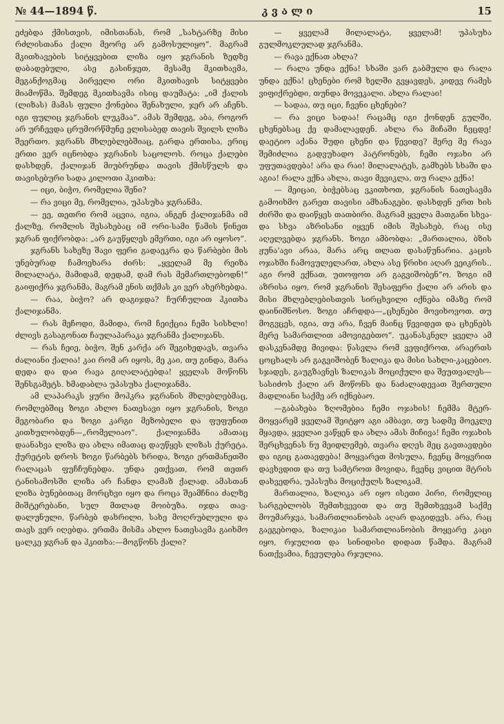№ 44—1894 წ. კ ვ ა ლ ი 15
ეძებდა ქმისთვის, იმისთანას, რომ „სახტარზე მისი რძლისთანა ქალი მეორე არ გამოსულიყო“. მაგრამ მკითხავების სიტყვებით ლიზა იყო ჯგრანის ზედზე დაბადებული, ასე გასინჯეთ, მესამე მკითხავმა, მეგანქოგმაც პირველი ორი მკითხავის სიტყვები მიამოწმა. შემდეგ მკითხავმა ისიც დაუმატა: „იმ ქალის (ლიზას) მამას ფული ქონებია შენახული, ჯერ არ აჩენს. იგი ფულიც ჯგრანის ლუკმაა“. ამას შემდეგ, აბა, როგორ არ ურჩევდა ცრუმორწმუნე ელისაბედ თავის შვილს ლიზა შეერთო. ჯგრანს მხლებლებშიაც, გარდა ერთისა, ერიც ერთი ვერ იცნობდა ჯგრანის საცოლოს. როცა ქალები დასხდენ, ქალიჯან მიუბრუნდა თავის ქმისწულს და თავისებური სადა კილოთი ჰკითხა:
— იცი, ბიჭო, რომელია შენი?
— რა ვიცი მე, რომელია, უპასუხა ჯგრანმა.
— ეე, თეთრი რომ აცვია, იგია, ანგენ ქალიჯანმა იმ ქალზე, რომლის შესახებაც იმ ორი-სამი წამის წინეთ ჯგრან ფიქრობდა: „არ გაუწყლეს ემერთი, იგი არ იყოსო“.
ჯგრანს სახეზე შავი ფერი გადაეკრა და წარბები მის უნებურად ჩამოეხარა ძირს: „ყველამ მე რეიზა მილალატა, მამიდამ, დედამ, დამ რას მემართლებოდნ!“ გაიფიქრა ჯგრანმა, მაგრამ ენის თქმას კი ვერ ახერხებდა.
— რაა, ბიჭო? არ დაგიჯდა? ჩურჩულით ჰკითხა ქალიჯანმა.
— რას მეჩოდი, მამიდა, რომ ჩეიქცია ჩემი სისხლი! ძლივს გასაგონათ ჩაულაპარაკა ჯგრანმა ქალიჯანს.
— რას ჩეიე, ბიჭო, შენ კარქა არ შეგიხედავს, თვარა ძალიანი ქალია! კაი რომ არ იყოს, მე კაი, თუ გინდა, მარა დედა და დაი რავა გიღალატებდა! ყველას მოწონს შენსგამეტს. ხმადაბლა უპასუხა ქალიჯანმა.
ამ ლაპარაკს ყური მოჰკრა ჯგრანის მხლებლებმაც, რომლებშიც ზოგი ახლო ნათესავი იყო ჯგრანის, ზოგი მეგობარი და ზოგი კარგი მეზობელი და ფუფუნით კითხულობდენ—„რომელიაო“. ქალიჯანმა ამათაც დაანახვა ლიზა და ახლა იმათაც დაუწყეს ლიზას ქურეტა. ქურეტის დროს ზოგი წარბებს ხრიდა, ზოგი ერთმანეთში რალაცას ფუჩჩუნებდა. უნდა ეთქვათ, რომ თეთრ ტანისამოსში ლიზა არ ჩანდა ლამაზ ქალად. ამასთან ლიზა ბუნებითაც მორცხვი იყო და როცა შეამჩნია ძალზე მიშტერებანი, სულ მთლად მოიბუზა. იჯდა თავ-დალუნული, წარბებ დახრილი, სახე მოღრუბლული და თავს ვერ იღებდა. ერთმა მისმა ახლო ნათესავმა გაიხმო ცალკე ჯგრან და ჰკითხა:—მოგწონს ქალი?
— ყველამ მილალატა, ყველამ! უპასუხა გულმოკლულად ჯგრანმა.
— რავა ექნათ ახლა?
— რალა უნდა ექნა! სხაში ვარ გაბმული და რალა უნდა ექნა! ცხენები რომ ხელში გვყავდეს, კიდევ რამეს ვიფიქრებდი, თუნდა მოვეკალი. ახლა რალაი!
— სადაა, თუ იცი, ჩვენი ცხენები?
— რა ვიცი სადაა! რაცამც იგი ქონდენ გულში, ცხენებსაც ქე დამალავდენ. ახლა რა მიჩაში ჩეცდე! დაეტიო აქანა შუდი ცხენი და წევიდე? მერე მე რავა შემიძლია გადვუხადო პატრონებს, ჩემი ოჯახი არ უფუთავდება! არა და რაი! მილალატეს, გამხებს სხაში და აგია! რალა ექნა ახლა, თავი მევიკლა, თუ რალა ექნა!
— მეიცაი, ბიჭებსაც ვკითხოთ, ჯგრანის ნათესავმა გამოიხმო გარეთ თავისი ამხანაგები. დასხდენ ერთ ხის ძირში და დაიწყეს თათბირი. მაგრამ ყველა მათგანი სხვა-და სხვა აზრისანი იყვენ იმის შესახებ, რაც ისე აღელვებდა ჯგრანს. ზოგი ამბობდა: „მართალია, ბზის ჟუნა'ავი არაა, მარა არც თლათ დასაწუნარია. კაცის ოჯახში ჩამოვულელართ, ახლა ასე წრიხი აღარ ვეიკრის.. აგი რომ ექნათ, უთოფოთ არ გაგვიშობენ“ო. ზოგი იმ აზრისა იყო, რომ ჯგრანის შესაფერი ქალი არ არის და მისი მხლებლებისთვის სირცხვილი იქნება იმაზე რომ დაინიშნოსო. ზოგი აჩრდდა—„ცხენები მოვიხოვოთ. თუ მოგვცეს, იგია, თუ არა, ჩვენ მაინც წევიდეთ და ცხენებს მერე სამართლით ამოვიგებთო“. უკანასკნელ ყველა ამ დასკვნამდე მივიდა: წასვლა რომ ვეფიქროთ, არაერთს ცოცხალს არ გაგვიშობენ ზალიკა და მისი სახლი-კაცებიო. სჯადეს, გაუგზავნეს ზალიკას მოციქული და შეუთვალეს—სასიძოს ქალი არ მოწონს და ნაძალადევათ შერთული მადლიანი საქმე არ იქნებაო.
—გაბახება ზღომებია ჩემი ოჯახის! ჩემმა მტერ-მოყვარემ ყველამ შეიტყო აგი ამბავი, თუ სადმე მოეკლე მყავდა, ყველაი ვაწყენ და ახლა ამას მიჩივა! ჩემი ოჯახის შერცხვენას ნუ მეიდლემებ, თვარა დღეს მეც გავთავდები და იგიც გათავდება! მოყვარეთ მოსულა, ჩვენც მოყვრით დავხვდით და თუ სამტროთ მოვიდა, ჩვენც ვიცით მტრის დახვედრა, უპასუხა მოციქულს ზალიკამ.
მართალია, ზალიკა არ იყო ისეთი პირი, რომელიც სარგებლობს შემთხვევით და თუ შემთხვევამ საქმე მოუმარჯვა, სამართლიანობას აღარ დაგიდევს. არა, რაც გაეგებოდა, ზალიკაი სამართლიანობის მოყვარე კაცი იყო, რჯულით და სინიდისი დიდათ წამდა. მაგრამ ნათქვამია, ჩვეულება რჯულია.